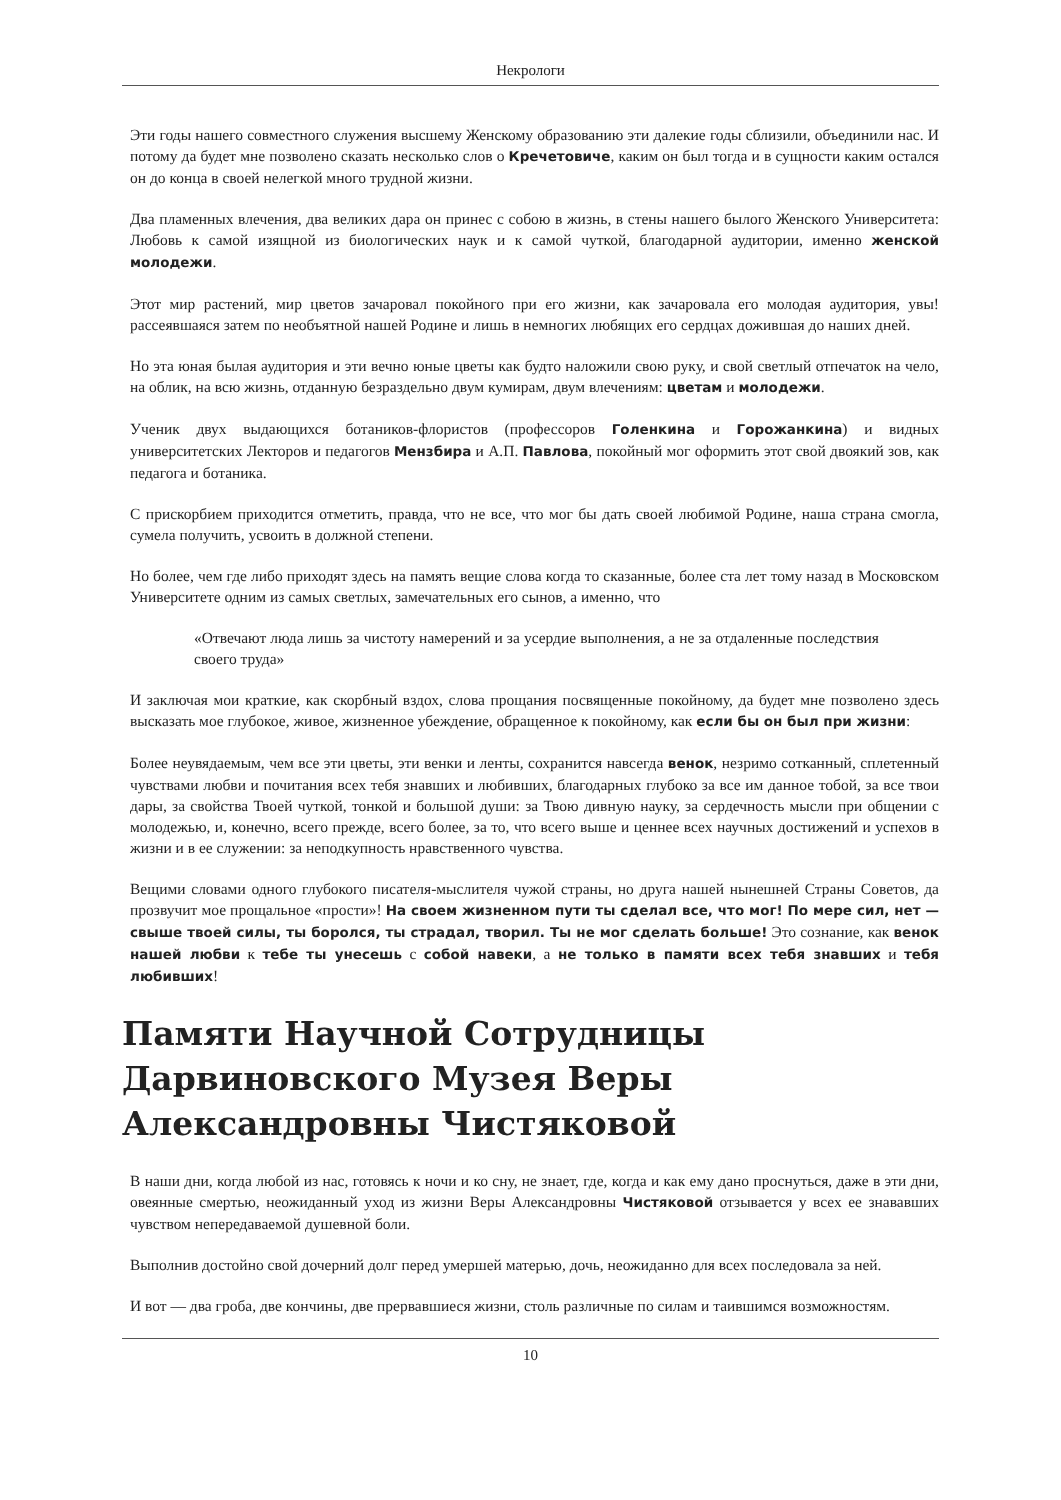Некрологи
Эти годы нашего совместного служения высшему Женскому образованию эти далекие годы сблизили, объединили нас. И потому да будет мне позволено сказать несколько слов о Кречетовиче, каким он был тогда и в сущности каким остался он до конца в своей нелегкой много трудной жизни.
Два пламенных влечения, два великих дара он принес с собою в жизнь, в стены нашего былого Женского Университета: Любовь к самой изящной из биологических наук и к самой чуткой, благодарной аудитории, именно женской молодежи.
Этот мир растений, мир цветов зачаровал покойного при его жизни, как зачаровала его молодая аудитория, увы! рассеявшаяся затем по необъятной нашей Родине и лишь в немногих любящих его сердцах дожившая до наших дней.
Но эта юная былая аудитория и эти вечно юные цветы как будто наложили свою руку, и свой светлый отпечаток на чело, на облик, на всю жизнь, отданную безраздельно двум кумирам, двум влечениям: цветам и молодежи.
Ученик двух выдающихся ботаников-флористов (профессоров Голенкина и Горожанкина) и видных университетских Лекторов и педагогов Мензбира и А.П. Павлова, покойный мог оформить этот свой двоякий зов, как педагога и ботаника.
С прискорбием приходится отметить, правда, что не все, что мог бы дать своей любимой Родине, наша страна смогла, сумела получить, усвоить в должной степени.
Но более, чем где либо приходят здесь на память вещие слова когда то сказанные, более ста лет тому назад в Московском Университете одним из самых светлых, замечательных его сынов, а именно, что
«Отвечают люда лишь за чистоту намерений и за усердие выполнения, а не за отдаленные последствия своего труда»
И заключая мои краткие, как скорбный вздох, слова прощания посвященные покойному, да будет мне позволено здесь высказать мое глубокое, живое, жизненное убеждение, обращенное к покойному, как если бы он был при жизни:
Более неувядаемым, чем все эти цветы, эти венки и ленты, сохранится навсегда венок, незримо сотканный, сплетенный чувствами любви и почитания всех тебя знавших и любивших, благодарных глубоко за все им данное тобой, за все твои дары, за свойства Твоей чуткой, тонкой и большой души: за Твою дивную науку, за сердечность мысли при общении с молодежью, и, конечно, всего прежде, всего более, за то, что всего выше и ценнее всех научных достижений и успехов в жизни и в ее служении: за неподкупность нравственного чувства.
Вещими словами одного глубокого писателя-мыслителя чужой страны, но друга нашей нынешней Страны Советов, да прозвучит мое прощальное «прости»! На своем жизненном пути ты сделал все, что мог! По мере сил, нет — свыше твоей силы, ты боролся, ты страдал, творил. Ты не мог сделать больше! Это сознание, как венок нашей любви к тебе ты унесешь с собой навеки, а не только в памяти всех тебя знавших и тебя любивших!
Памяти Научной Сотрудницы Дарвиновского Музея Веры Александровны Чистяковой
В наши дни, когда любой из нас, готовясь к ночи и ко сну, не знает, где, когда и как ему дано проснуться, даже в эти дни, овеянные смертью, неожиданный уход из жизни Веры Александровны Чистяковой отзывается у всех ее знававших чувством непередаваемой душевной боли.
Выполнив достойно свой дочерний долг перед умершей матерью, дочь, неожиданно для всех последовала за ней.
И вот — два гроба, две кончины, две прервавшиеся жизни, столь различные по силам и таившимся возможностям.
10